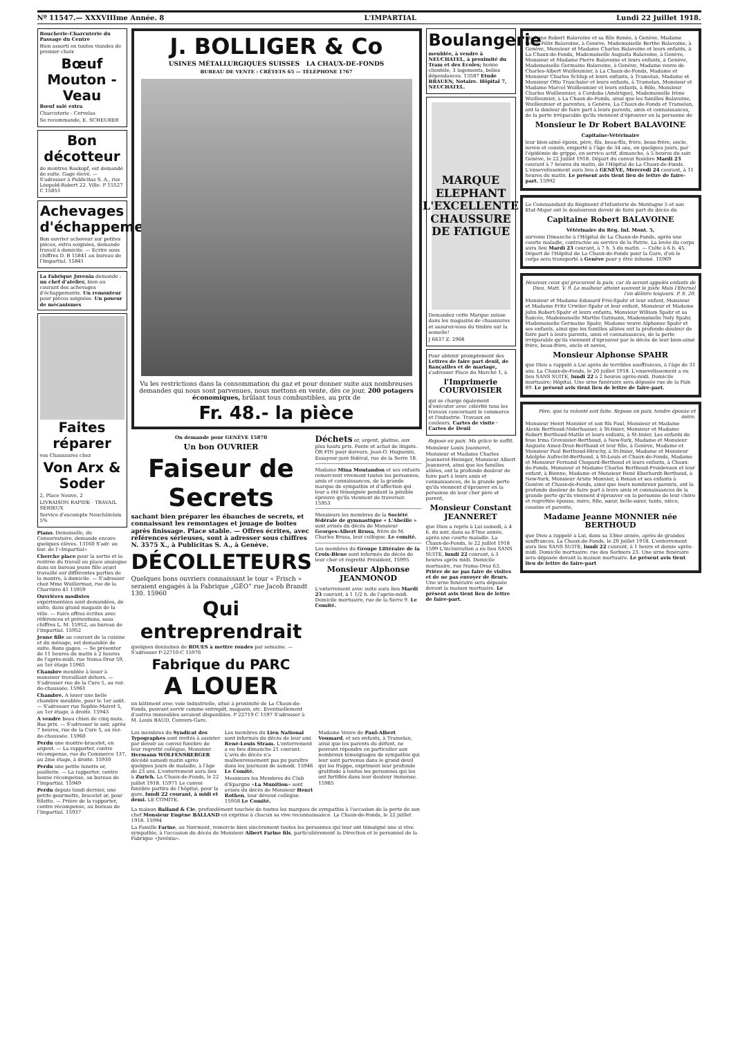Nº 11547.— XXXVIIIme Année. 8 L'IMPARTIAL Lundi 22 Juillet 1918.
Boucherie-Charcuterie du Passage du Centre
Bien assorti en toutes viandes de premier choix
Bœuf Mouton - Veau
Bœuf salé extra
Charcuterie - Cervelas
Se recommande, E. SCHEURER
Bon décotteur
de montres Roskopf, est demandé de suite. Gage élevé. — S'adresser à Publicitas S. A., rue Léopold-Robert 22. Ville. P 15527 C 15851
Achevages d'échappements
Bon ouvrier acheveur sur petites pièces, extra soignées, demande travail à domicile. — Ecrire sous chiffres D. B 15841 au bureau de l'Impartial. 15841
La Fabrique Juvenia demande : un chef d'atelier, bien au courant des achevages d'échappements. Un remonteur pour pièces soignées. Un poseur de mécanismes
Faites réparer
vos Chaussures chez
Von Arx & Soder
2, Place Neuve, 2
LIVRAISON RAPIDE · TRAVAIL SÉRIEUX
Service d'escompte Neuchâtelois 5%
Piano. Demoiselle, du Conservatoire, demande encore quelques élèves. 13160 S'adr. au bur. de l'«Impartial»
Cherche place pour la sortie et la rentrée du travail ou place analogue dans un bureau jeune fille ayant travaillé sur différentes parties de la montre, à domicile. — S'adresser chez Mme Wuillermoz, rue de la Charrière 41 15959
Ouvrières modistes expérimentées sont demandées, de suite, dans grand magasin de la ville. — Faire offres écrites avec références et prétentions, sous chiffres L. M. 15952, au bureau de l'Impartial. 15952
Jeune fille au courant de la cuisine et du ménage, est demandée de suite. Bons gages. — Se présenter de 11 heures du matin à 2 heures de l'après-midi, rue Numa-Droz 59, au 1er étage 15965
Chambre meublée à louer à monsieur travaillant dehors. — S'adresser rue de la Cure 5, au rez-de-chaussée. 15961
Chambre. A louer une belle chambre meublée, pour le 1er août. — S'adresser rue Sophie-Mairet 5, au 1er étage, à droite. 15943
A vendre beau chien de cinq mois. Bas prix. — S'adresser le soir, après 7 heures, rue de la Cure 5, au rez-de-chaussée. 15960
Perdu une montre-bracelet, en argent. — La rapporter, contre récompense, rue du Commerce 137, au 2me étage, à droite. 15930
Perdu une petite lunette or, joaillerie. — La rapporter, contre bonne récompense, au bureau de l'Impartial. 15949
Perdu depuis lundi dernier, une petite gourmette, bracelet or, pour fillette. — Prière de la rapporter, contre récompense, au bureau de l'Impartial. 15937
J. BOLLIGER & Co
USINES MÉTALLURGIQUES SUISSES LA CHAUX-DE-FONDS
BUREAU DE VENTE : CRÊTETS 65 — TÉLÉPHONE 1767
Vu les restrictions dans la consommation du gaz et pour donner suite aux nombreuses demandes qui nous sont parvenues, nous mettons en vente, dès ce jour, 200 potagers économiques, brûlant tous combustibles, au prix de
Fr. 48.- la pièce
On demande pour GENÈVE 15870
Un bon OUVRIER
Faiseur de Secrets
sachant bien préparer les ébauches de secrets, et connaissant les remontages et jouage de boites après finissage. Place stable. — Offres écrites, avec références sérieuses, sont à adresser sous chiffres N. 3575 X., à Publicitas S. A., à Genève.
DÉCOLLETEURS
Quelques bons ouvriers connaissant le tour « Frisch » seraient engagés à la Fabrique „GÉO“ rue Jacob Brandt 130. 15960
Qui entreprendrait
quelques douzaines de ROUES à mettre rondes par semaine. — S'adresser P-22710-C 15976
Fabrique du PARC
A LOUER
un bâtiment avec voie industrielle, situé à proximité de La Chaux-de-Fonds, pouvant servir comme entrepôt, magasin, etc. Eventuellement d'autres immeubles seraient disponibles. P 22719 C 1597 S'adresser à M. Louis BAUD, Convers-Gare.
Déchets or, argent, platine, aux plus hauts prix. Fonte et achat de lingots. OR FIN pour doreurs. Jean-O. Huguenin, Essayeur-juré fédéral, rue de la Serre 18.
Madame Mina Montandon et ses enfants remercient vivement toutes les personnes, amis et connaissances, de la grande marque de sympathie et d'affection qui leur a été témoignée pendant la pénible épreuve qu'ils viennent de traverser. 15953
Messieurs les membres de la Société fédérale de gymnastique « L'Abeille » sont avisés du décès de Monsieur Georges-Albert Brusa, frère de M. Charles Brusa, leur collègue. Le comité.
Les membres du Groupe Littéraire de la Croix-Bleue sont informés du décès de leur cher et regretté Président, 15995
Monsieur Alphonse JEANMONOD
L'enterrement avec suite aura lieu Mardi 23 courant, à 1 1/2 h. de l'après-midi. Domicile mortuaire, rue de la Serre 9. Le Comité.
Les membres du Syndicat des Typographes sont invités à assister par devoir au convoi funèbre de leur regretté collègue, Monsieur Hermann WOLFENSBERGER décédé samedi matin après quelques jours de maladie, à l'âge de 23 ans. L'enterrement aura lieu à Zurich. La Chaux-de-Fonds, le 22 juillet 1918. 15971 Le convoi funèbre partira de l'hôpital, pour la gare, lundi 22 courant, à midi et demi. LE COMITE.
Les membres du Lien National sont informés du décès de leur ami René-Louis Stram. L'enterrement a eu lieu dimanche 21 courant. L'avis de décès n'a malheureusement pas pu paraître dans les journaux de samedi. 15946 Le Comité.
Messieurs les Membres du Club d'Epargne «La Munition» sont avisés du décès de Monsieur Henri Rothen, leur dévoué collègue. 15958 Le Comité.
Madame Veuve de Paul-Albert Voumard, et ses enfants, à Tramelan, ainsi que les parents du défunt, ne pouvant répondre en particulier aux nombreux témoignages de sympathie qui leur sont parvenus dans le grand deuil qui les frappe, expriment leur profonde gratitude à toutes les personnes qui les ont fortifiés dans leur douleur immense. 15985
La maison Balland & Cie, profondément touchée de toutes les marques de sympathie à l'occasion de la perte de son chef Monsieur Eugène BALLAND en exprime à chacun sa vive reconnaissance. La Chaux-de-Fonds, le 22 juillet 1918. 15994
La Famille Farine, au Noirmont, remercie bien sincèrement toutes les personnes qui leur ont témoigné une si vive sympathie, à l'occasion du décès de Monsieur Albert Farine fils, particulièrement la Direction et le personnel de la Fabrique «Juvénia».
Boulangerie
meublée, à vendre à NEUCHATEL, à proximité du Tram et des Ecoles; bonne clientèle, 3 logements, belles dépendances. 13587 Etude BRAUEN, Notaire. Hôpital 7, NEUCHATEL.
MARQUE ELEPHANT
L'EXCELLENTE CHAUSSURE DE FATIGUE
Demandez cette Marque suisse dans les magasins de chaussures et assurez-vous du timbre sur la semelle!
J 6637 Z. 2968
Pour obtenir promptement des Lettres de faire part deuil, de fiançailles et de mariage, s'adresser Place du Marché 1, à
l'Imprimerie COURVOISIER
qui se charge également d'exécuter avec célérité tous les travaux concernant le commerce et l'industrie. Travaux en couleurs. Cartes de visite · Cartes de Deuil
Repose en paix. Ma grâce te suffit.
Monsieur Louis Jeanneret, Monsieur et Madame Charles Jeanneret-Heiniger, Monsieur Albert Jeanneret, ainsi que les familles alliées, ont la profonde douleur de faire part à leurs amis et connaissances, de la grande perte qu'ils viennent d'éprouver en la personne de leur cher père et parent,
Monsieur Constant JEANNERET
que Dieu a repris à Lui samedi, à 4 h. du soir, dans sa 87me année, après une courte maladie. La Chaux-de-Fonds, le 22 juillet 1918 1599 L'incinération a eu lieu SANS SUITE, lundi 22 courant, à 3 heures après midi. Domicile mortuaire, rue Numa-Droz 63. Prière de ne pas faire de visites et de ne pas envoyer de fleurs. Une urne funéraire sera déposée devant la maison mortuaire. Le présent avis tient lieu de lettre de faire-part.
Madame Robert Balavoine et sa fille Renée, à Genève, Madame veuve Félix Balavoine, à Genève, Mademoiselle Berthe Balavoine, à Genève, Monsieur et Madame Charles Balavoine et leurs enfants, à La Chaux-de-Fonds, Mademoiselle Augusta Balavoine, à Genève, Monsieur et Madame Pierre Balavoine et leurs enfants, à Genève, Mademoiselle Germaine Balavoine, à Genève, Madame veuve de Charles-Albert Wuilleumier, à La Chaux-de-Fonds, Madame et Monsieur Charles Schlup et leurs enfants, à Tramelan, Madame et Monsieur Otto Traschsler et leurs enfants, à Tramelan, Monsieur et Madame Marcel Wuilleumier et leurs enfants, à Bôle, Monsieur Charles Wuilleumier, à Cordoba (Amérique), Mademoiselle Irène Wuilleumier, à La Chaux-de-Fonds, ainsi que les familles Balavoine, Wuilleumier et parentes, à Genève, La Chaux-de-Fonds et Tramelan, ont la douleur de faire part à leurs parents, amis et connaissances, de la perte irréparable qu'ils viennent d'éprouver en la personne de
Monsieur le Dr Robert BALAVOINE
Capitaine-Vétérinaire
leur bien-aimé époux, père, fils, beau-fils, frère, beau-frère, oncle, neveu et cousin, emporté à l'âge de 34 ans, en quelques jours, par l'épidémie de grippe, en service actif, dimanche, à 5 heures du soir. Genève, le 22 Juillet 1918. Départ du convoi funèbre Mardi 23 courant à 7 heures du matin, de l'Hôpital de La Chaux-de-Fonds. L'ensevelissement aura lieu à GENÈVE, Mercredi 24 courant, à 11 heures du matin. Le présent avis tient lieu de lettre de faire-part. 15992
Le Commandant du Régiment d'Infanterie de Montagne 5 et son Etat-Major ont le douloureux devoir de faire part du décès du
Capitaine Robert BALAVOINE
Vétérinaire du Rég. Inf. Mont. 5,
survenu Dimanche à l'Hôpital de La Chaux-de-Fonds, après une courte maladie, contractée au service de la Patrie. La levée du corps aura lieu Mardi 23 courant, à 7 h. 5 du matin. — Culte à 6 h. 45. Départ de l'Hôpital de La Chaux-de-Fonds pour la Gare, d'où le corps sera transporté à Genève pour y être inhumé. 15969
Heureux ceux qui procurent la paix, car ils seront appelés enfants de Dieu. Matt. V. 9. Le malheur atteint souvent le juste Mais l'Eternel l'en délivre toujours. P. S. 20.
Monsieur et Madame Edouard Frei-Spahr et leur enfant, Monsieur et Madame Fritz Urwiler-Spahr et leur enfant, Monsieur et Madame John Robert-Spahr et leurs enfants, Monsieur William Spahr et sa fiancée, Mademoiselle Marthe Gutmann, Mademoiselle Nely Spahr, Mademoiselle Germaine Spahr, Madame veuve Alphonse Spahr et ses enfants, ainsi que les familles alliées ont la profonde douleur de faire part à leurs parents, amis et connaissances, de la perte irréparable qu'ils viennent d'éprouver par le décès de leur bien-aimé frère, beau-frère, oncle et neveu,
Monsieur Alphonse SPAHR
que Dieu a rappelé à Lui après de terribles souffrances, à l'âge de 31 ans. La Chaux-de-Fonds, le 20 juillet 1918. L'ensevelissement a eu lieu SANS SUITE, lundi 22 à 2 heures après-midi. Domicile mortuaire: Hôpital. Une urne funéraire sera déposée rue de la Paix 89. Le présent avis tient lieu de lettre de faire-part.
Père, que ta volonté soit faite. Repose en paix, tendre épouse et mère.
Monsieur Henri Monnier et son fils Paul, Monsieur et Madame Alexis Berthoud-Niderhauser, à St-Imier, Monsieur et Madame Robert Berthoud-Matile et leurs enfants, à St-Imier, Les enfants de feue Irma Grevoisier-Berthoud, à New-York, Madame et Monsieur Auguste Amez-Droz-Berthoud et leur fille, à Genève, Madame et Monsieur Paul Berthoud-Hirschy, à St-Imier, Madame et Monsieur Adolphe Aufrecht-Berthoud, à St-Louis et Chaux-de-Fonds, Madame et Monsieur Fernand Chopard-Berthoud et leurs enfants, à Chaux-de-Fonds, Monsieur et Madame Charles Berthoud-Froidevaux et leur enfant, à Bienne, Madame et Monsieur René Eberhardt-Berthoud, à New-York, Monsieur Ariste Monnier, à Renan et ses enfants à Genève et Chaux-de-Fonds, ainsi que leurs nombreux parents, ont la profonde douleur de faire part à leurs amis et connaissances de la grande perte qu'ils viennent d'éprouver en la personne de leur chère et regrettée épouse, mère, fille, sœur, belle-sœur, tante, nièce, cousine et parente,
Madame Jeanne MONNIER née BERTHOUD
que Dieu a rappelé à Lui, dans sa 33me année, après de grandes souffrances. La Chaux-de-Fonds, le 20 juillet 1918. L'enterrement aura lieu SANS SUITE, lundi 22 courant, à 1 heure et demie après-midi. Domicile mortuaire: rue des Sorbiers 23. Une urne funéraire sera déposée devant la maison mortuaire. Le présent avis tient lieu de lettre de faire-part